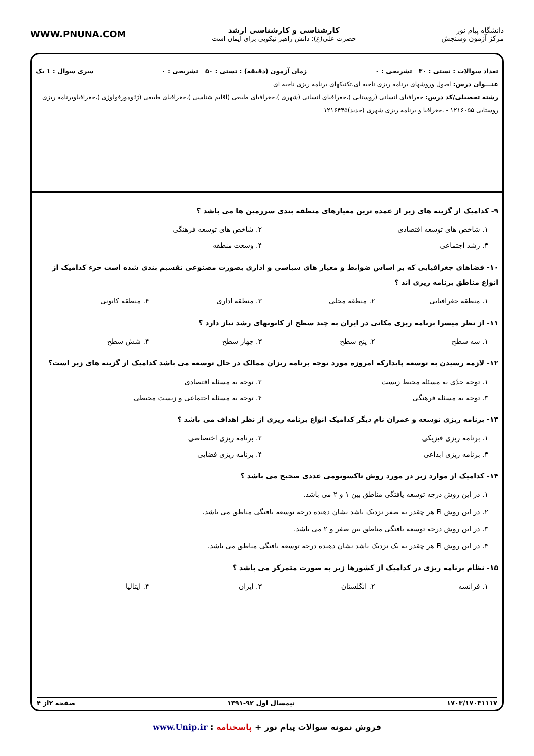دانشگاه پیام نور
مرکز آزمون وسنجش
کارشناسی و کارشناسی ارشد
حضرت علی(ع): دانش راهبر نیکویی برای ایمان است
WWW.PNUNA.COM
تعداد سوالات : تستی : ۳۰ تشریحی : ۰ زمان آزمون (دقیقه) : تستی : ۵۰ تشریحی : ۰ سری سوال : ۱ یک
عنـــوان درس: اصول وروشهای برنامه ریزی ناحیه ای،تکنیکهای برنامه ریزی ناحیه ای
رشته تحصیلی/کد درس: جغرافیای انسانی (روستایی )،جغرافیای انسانی (شهری )،جغرافیای طبیعی (اقلیم شناسی )،جغرافیای طبیعی (ژئومورفولوژی )،جغرافیاوبرنامه ریزی روستایی ۱۲۱۶۰۵۵ - ،جغرافیا و برنامه ریزی شهری (جدید)۱۲۱۶۴۴۵
۹- کدامیک از گزینه های زیر از عمده ترین معیارهای منطقه بندی سرزمین ها می باشد ؟
۱. شاخص های توسعه اقتصادی
۲. شاخص های توسعه فرهنگی
۳. رشد اجتماعی
۴. وسعت منطقه
۱۰- فضاهای جغرافیایی که بر اساس ضوابط و معیار های سیاسی و اداری بصورت مصنوعی تقسیم بندی شده است جزء کدامیک از انواع مناطق برنامه ریزی اند ؟
۱. منطقه جغرافیایی
۲. منطقه محلی
۳. منطقه اداری
۴. منطقه کانونی
۱۱- از نظر میسرا برنامه ریزی مکانی در ایران به چند سطح از کانونهای رشد نیاز دارد ؟
۱. سه سطح
۲. پنج سطح
۳. چهار سطح
۴. شش سطح
۱۲- لازمه رسیدن به توسعه پایدارکه امروزه مورد توجه برنامه ریزان ممالک در حال توسعه می باشد کدامیک از گزینه های زیر است؟
۱. توجه جدّی به مسئله محیط زیست
۲. توجه به مسئله اقتصادی
۳. توجه به مسئله فرهنگی
۴. توجه به مسئله اجتماعی و زیست محیطی
۱۳- برنامه ریزی توسعه و عمران نام دیگر کدامیک انواع برنامه ریزی از نظر اهداف می باشد ؟
۱. برنامه ریزی فیزیکی
۲. برنامه ریزی اختصاصی
۳. برنامه ریزی ابداعی
۴. برنامه ریزی فضایی
۱۴- کدامیک از موارد زیر در مورد روش تاکسونومی عددی صحیح می باشد ؟
۱. در این روش درجه توسعه یافتگی مناطق بین ۱ و ۲ می باشد.
۲. در این روش Fi هر چقدر به صفر نزدیک باشد نشان دهنده درجه توسعه یافتگی مناطق می باشد.
۳. در این روش درجه توسعه یافتگی مناطق بین صفر و ۲ می باشد.
۴. در این روش Fi هر چقدر به یک نزدیک باشد نشان دهنده درجه توسعه یافتگی مناطق می باشد.
۱۵- نظام برنامه ریزی در کدامیک از کشورها زیر به صورت متمرکز می باشد ؟
۱. فرانسه
۲. انگلستان
۳. ایران
۴. ایتالیا
۱۷۰۳/۱۷۰۳۱۱۱۷ نیمسال اول ۹۲-۱۳۹۱ صفحه ۲از ۴
فروش نمونه سوالات پیام نور + پاسخنامه : www.Unip.ir